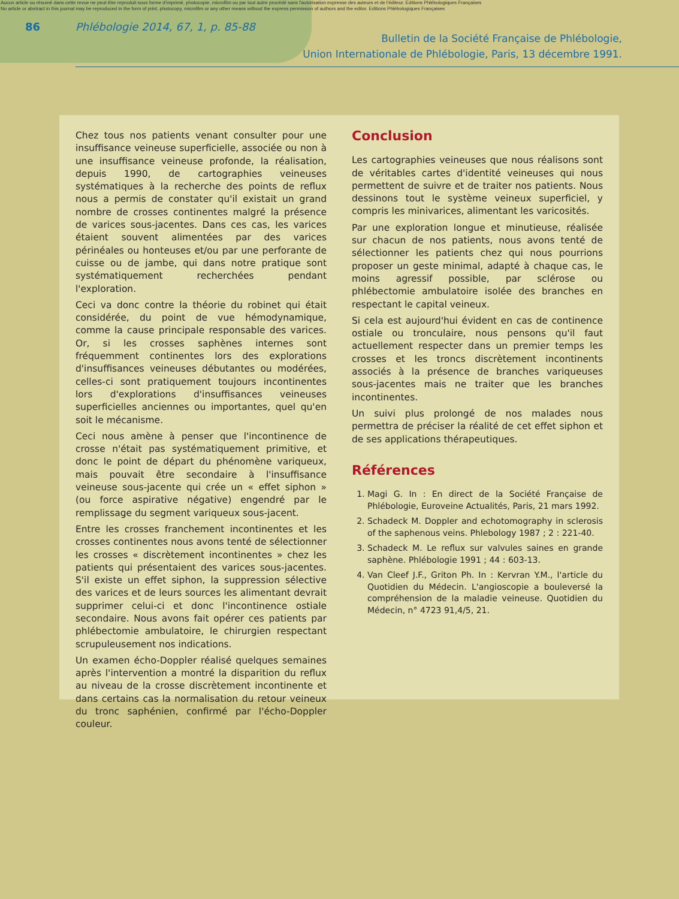Aucun article ou résumé dans cette revue ne peut être reproduit sous forme d'imprimé, photocopie, microfilm ou par tout autre procédé sans l'autorisation expresse des auteurs et de l'éditeur. Editions Phlébologiques Françaises
No article or abstract in this journal may be reproduced in the form of print, photocopy, microfilm or any other means without the express permission of authors and the editor. Editions Phlébologiques Françaises
86 Phlébologie 2014, 67, 1, p. 85-88
Bulletin de la Société Française de Phlébologie,
Union Internationale de Phlébologie, Paris, 13 décembre 1991.
Chez tous nos patients venant consulter pour une insuffisance veineuse superficielle, associée ou non à une insuffisance veineuse profonde, la réalisation, depuis 1990, de cartographies veineuses systématiques à la recherche des points de reflux nous a permis de constater qu'il existait un grand nombre de crosses continentes malgré la présence de varices sous-jacentes. Dans ces cas, les varices étaient souvent alimentées par des varices périnéales ou honteuses et/ou par une perforante de cuisse ou de jambe, qui dans notre pratique sont systématiquement recherchées pendant l'exploration.
Ceci va donc contre la théorie du robinet qui était considérée, du point de vue hémodynamique, comme la cause principale responsable des varices. Or, si les crosses saphènes internes sont fréquemment continentes lors des explorations d'insuffisances veineuses débutantes ou modérées, celles-ci sont pratiquement toujours incontinentes lors d'explorations d'insuffisances veineuses superficielles anciennes ou importantes, quel qu'en soit le mécanisme.
Ceci nous amène à penser que l'incontinence de crosse n'était pas systématiquement primitive, et donc le point de départ du phénomène variqueux, mais pouvait être secondaire à l'insuffisance veineuse sous-jacente qui crée un « effet siphon » (ou force aspirative négative) engendré par le remplissage du segment variqueux sous-jacent.
Entre les crosses franchement incontinentes et les crosses continentes nous avons tenté de sélectionner les crosses « discrètement incontinentes » chez les patients qui présentaient des varices sous-jacentes. S'il existe un effet siphon, la suppression sélective des varices et de leurs sources les alimentant devrait supprimer celui-ci et donc l'incontinence ostiale secondaire. Nous avons fait opérer ces patients par phlébectomie ambulatoire, le chirurgien respectant scrupuleusement nos indications.
Un examen écho-Doppler réalisé quelques semaines après l'intervention a montré la disparition du reflux au niveau de la crosse discrètement incontinente et dans certains cas la normalisation du retour veineux du tronc saphénien, confirmé par l'écho-Doppler couleur.
Conclusion
Les cartographies veineuses que nous réalisons sont de véritables cartes d'identité veineuses qui nous permettent de suivre et de traiter nos patients. Nous dessinons tout le système veineux superficiel, y compris les minivarices, alimentant les varicosités.
Par une exploration longue et minutieuse, réalisée sur chacun de nos patients, nous avons tenté de sélectionner les patients chez qui nous pourrions proposer un geste minimal, adapté à chaque cas, le moins agressif possible, par sclérose ou phlébectomie ambulatoire isolée des branches en respectant le capital veineux.
Si cela est aujourd'hui évident en cas de continence ostiale ou tronculaire, nous pensons qu'il faut actuellement respecter dans un premier temps les crosses et les troncs discrètement incontinents associés à la présence de branches variqueuses sous-jacentes mais ne traiter que les branches incontinentes.
Un suivi plus prolongé de nos malades nous permettra de préciser la réalité de cet effet siphon et de ses applications thérapeutiques.
Références
1. Magi G. In : En direct de la Société Française de Phlébologie, Euroveine Actualités, Paris, 21 mars 1992.
2. Schadeck M. Doppler and echotomography in sclerosis of the saphenous veins. Phlebology 1987 ; 2 : 221-40.
3. Schadeck M. Le reflux sur valvules saines en grande saphène. Phlébologie 1991 ; 44 : 603-13.
4. Van Cleef J.F., Griton Ph. In : Kervran Y.M., l'article du Quotidien du Médecin. L'angioscopie a bouleversé la compréhension de la maladie veineuse. Quotidien du Médecin, n° 4723 91,4/5, 21.